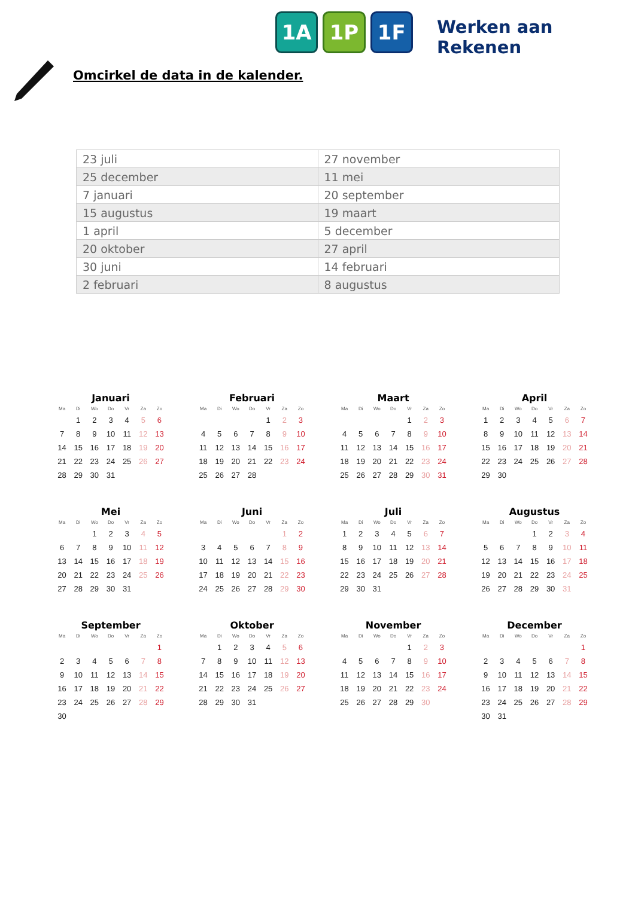1A 1P 1F
Werken aan Rekenen
Omcirkel de data in de kalender.
| 23 juli | 27 november |
| 25 december | 11 mei |
| 7 januari | 20 september |
| 15 augustus | 19 maart |
| 1 april | 5 december |
| 20 oktober | 27 april |
| 30 juni | 14 februari |
| 2 februari | 8 augustus |
Januari
| Ma | Di | Wo | Do | Vr | Za | Zo |
| --- | --- | --- | --- | --- | --- | --- |
| | 1 | 2 | 3 | 4 | 5 | 6 |
| 7 | 8 | 9 | 10 | 11 | 12 | 13 |
| 14 | 15 | 16 | 17 | 18 | 19 | 20 |
| 21 | 22 | 23 | 24 | 25 | 26 | 27 |
| 28 | 29 | 30 | 31 | | | |
Februari
| Ma | Di | Wo | Do | Vr | Za | Zo |
| --- | --- | --- | --- | --- | --- | --- |
| | | | | 1 | 2 | 3 |
| 4 | 5 | 6 | 7 | 8 | 9 | 10 |
| 11 | 12 | 13 | 14 | 15 | 16 | 17 |
| 18 | 19 | 20 | 21 | 22 | 23 | 24 |
| 25 | 26 | 27 | 28 | | | |
Maart
| Ma | Di | Wo | Do | Vr | Za | Zo |
| --- | --- | --- | --- | --- | --- | --- |
| | | | | 1 | 2 | 3 |
| 4 | 5 | 6 | 7 | 8 | 9 | 10 |
| 11 | 12 | 13 | 14 | 15 | 16 | 17 |
| 18 | 19 | 20 | 21 | 22 | 23 | 24 |
| 25 | 26 | 27 | 28 | 29 | 30 | 31 |
April
| Ma | Di | Wo | Do | Vr | Za | Zo |
| --- | --- | --- | --- | --- | --- | --- |
| 1 | 2 | 3 | 4 | 5 | 6 | 7 |
| 8 | 9 | 10 | 11 | 12 | 13 | 14 |
| 15 | 16 | 17 | 18 | 19 | 20 | 21 |
| 22 | 23 | 24 | 25 | 26 | 27 | 28 |
| 29 | 30 | | | | | |
Mei
| Ma | Di | Wo | Do | Vr | Za | Zo |
| --- | --- | --- | --- | --- | --- | --- |
| | | 1 | 2 | 3 | 4 | 5 |
| 6 | 7 | 8 | 9 | 10 | 11 | 12 |
| 13 | 14 | 15 | 16 | 17 | 18 | 19 |
| 20 | 21 | 22 | 23 | 24 | 25 | 26 |
| 27 | 28 | 29 | 30 | 31 | | |
Juni
| Ma | Di | Wo | Do | Vr | Za | Zo |
| --- | --- | --- | --- | --- | --- | --- |
| | | | | | 1 | 2 |
| 3 | 4 | 5 | 6 | 7 | 8 | 9 |
| 10 | 11 | 12 | 13 | 14 | 15 | 16 |
| 17 | 18 | 19 | 20 | 21 | 22 | 23 |
| 24 | 25 | 26 | 27 | 28 | 29 | 30 |
Juli
| Ma | Di | Wo | Do | Vr | Za | Zo |
| --- | --- | --- | --- | --- | --- | --- |
| 1 | 2 | 3 | 4 | 5 | 6 | 7 |
| 8 | 9 | 10 | 11 | 12 | 13 | 14 |
| 15 | 16 | 17 | 18 | 19 | 20 | 21 |
| 22 | 23 | 24 | 25 | 26 | 27 | 28 |
| 29 | 30 | 31 | | | | |
Augustus
| Ma | Di | Wo | Do | Vr | Za | Zo |
| --- | --- | --- | --- | --- | --- | --- |
| | | | 1 | 2 | 3 | 4 |
| 5 | 6 | 7 | 8 | 9 | 10 | 11 |
| 12 | 13 | 14 | 15 | 16 | 17 | 18 |
| 19 | 20 | 21 | 22 | 23 | 24 | 25 |
| 26 | 27 | 28 | 29 | 30 | 31 | |
September
| Ma | Di | Wo | Do | Vr | Za | Zo |
| --- | --- | --- | --- | --- | --- | --- |
| | | | | | | 1 |
| 2 | 3 | 4 | 5 | 6 | 7 | 8 |
| 9 | 10 | 11 | 12 | 13 | 14 | 15 |
| 16 | 17 | 18 | 19 | 20 | 21 | 22 |
| 23 | 24 | 25 | 26 | 27 | 28 | 29 |
| 30 | | | | | | |
Oktober
| Ma | Di | Wo | Do | Vr | Za | Zo |
| --- | --- | --- | --- | --- | --- | --- |
| | 1 | 2 | 3 | 4 | 5 | 6 |
| 7 | 8 | 9 | 10 | 11 | 12 | 13 |
| 14 | 15 | 16 | 17 | 18 | 19 | 20 |
| 21 | 22 | 23 | 24 | 25 | 26 | 27 |
| 28 | 29 | 30 | 31 | | | |
November
| Ma | Di | Wo | Do | Vr | Za | Zo |
| --- | --- | --- | --- | --- | --- | --- |
| | | | | 1 | 2 | 3 |
| 4 | 5 | 6 | 7 | 8 | 9 | 10 |
| 11 | 12 | 13 | 14 | 15 | 16 | 17 |
| 18 | 19 | 20 | 21 | 22 | 23 | 24 |
| 25 | 26 | 27 | 28 | 29 | 30 | |
December
| Ma | Di | Wo | Do | Vr | Za | Zo |
| --- | --- | --- | --- | --- | --- | --- |
| | | | | | | 1 |
| 2 | 3 | 4 | 5 | 6 | 7 | 8 |
| 9 | 10 | 11 | 12 | 13 | 14 | 15 |
| 16 | 17 | 18 | 19 | 20 | 21 | 22 |
| 23 | 24 | 25 | 26 | 27 | 28 | 29 |
| 30 | 31 | | | | | |